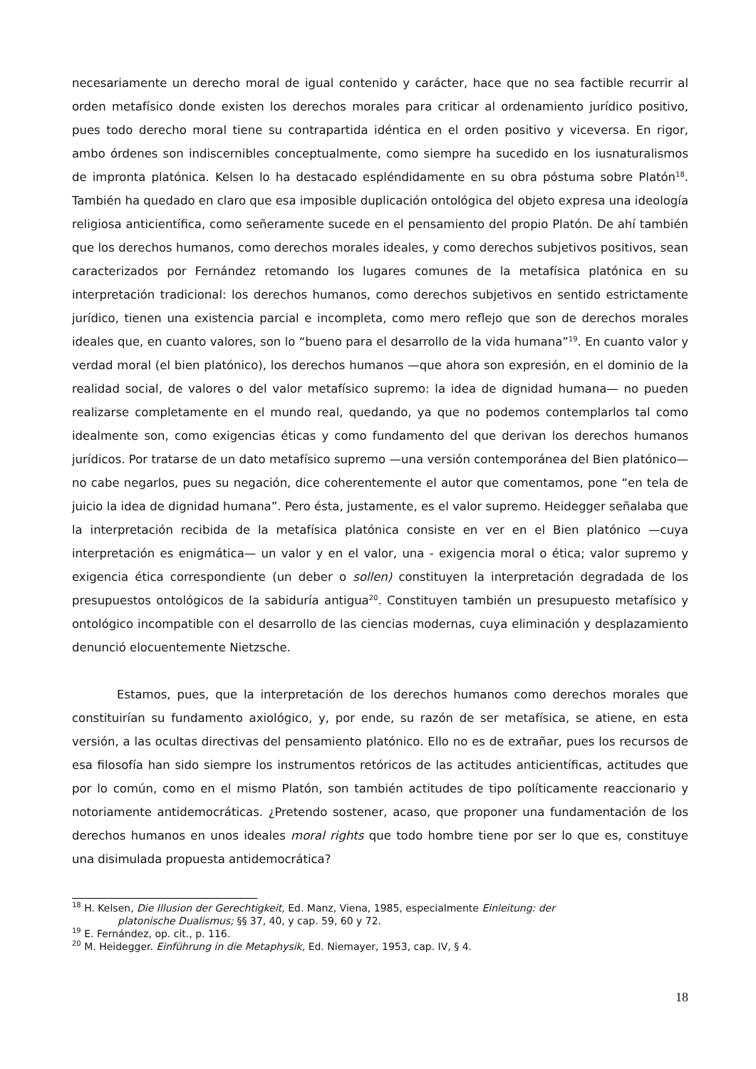necesariamente un derecho moral de igual contenido y carácter, hace que no sea factible recurrir al orden metafísico donde existen los derechos morales para criticar al ordenamiento jurídico positivo, pues todo derecho moral tiene su contrapartida idéntica en el orden positivo y viceversa. En rigor, ambo órdenes son indiscernibles conceptualmente, como siempre ha sucedido en los iusnaturalismos de impronta platónica. Kelsen lo ha destacado espléndidamente en su obra póstuma sobre Platón<sup>18</sup>. También ha quedado en claro que esa imposible duplicación ontológica del objeto expresa una ideología religiosa anticientífica, como señeramente sucede en el pensamiento del propio Platón. De ahí también que los derechos humanos, como derechos morales ideales, y como derechos subjetivos positivos, sean caracterizados por Fernández retomando los lugares comunes de la metafísica platónica en su interpretación tradicional: los derechos humanos, como derechos subjetivos en sentido estrictamente jurídico, tienen una existencia parcial e incompleta, como mero reflejo que son de derechos morales ideales que, en cuanto valores, son lo “bueno para el desarrollo de la vida humana”<sup>19</sup>. En cuanto valor y verdad moral (el bien platónico), los derechos humanos —que ahora son expresión, en el dominio de la realidad social, de valores o del valor metafísico supremo: la idea de dignidad humana— no pueden realizarse completamente en el mundo real, quedando, ya que no podemos contemplarlos tal como idealmente son, como exigencias éticas y como fundamento del que derivan los derechos humanos jurídicos. Por tratarse de un dato metafísico supremo —una versión contemporánea del Bien platónico— no cabe negarlos, pues su negación, dice coherentemente el autor que comentamos, pone “en tela de juicio la idea de dignidad humana”. Pero ésta, justamente, es el valor supremo. Heidegger señalaba que la interpretación recibida de la metafísica platónica consiste en ver en el Bien platónico —cuya interpretación es enigmática— un valor y en el valor, una - exigencia moral o ética; valor supremo y exigencia ética correspondiente (un deber o sollen) constituyen la interpretación degradada de los presupuestos ontológicos de la sabiduría antigua<sup>20</sup>. Constituyen también un presupuesto metafísico y ontológico incompatible con el desarrollo de las ciencias modernas, cuya eliminación y desplazamiento denunció elocuentemente Nietzsche.
Estamos, pues, que la interpretación de los derechos humanos como derechos morales que constituirían su fundamento axiológico, y, por ende, su razón de ser metafísica, se atiene, en esta versión, a las ocultas directivas del pensamiento platónico. Ello no es de extrañar, pues los recursos de esa filosofía han sido siempre los instrumentos retóricos de las actitudes anticientíficas, actitudes que por lo común, como en el mismo Platón, son también actitudes de tipo políticamente reaccionario y notoriamente antidemocráticas. ¿Pretendo sostener, acaso, que proponer una fundamentación de los derechos humanos en unos ideales moral rights que todo hombre tiene por ser lo que es, constituye una disimulada propuesta antidemocrática?
<sup>18</sup> H. Kelsen, Die Illusion der Gerechtigkeit, Ed. Manz, Viena, 1985, especialmente Einleitung: der
platonische Dualismus; §§ 37, 40, y cap. 59, 60 y 72.
<sup>19</sup> E. Fernández, op. cit., p. 116.
<sup>20</sup> M. Heidegger. Einführung in die Metaphysik, Ed. Niemayer, 1953, cap. IV, § 4.
18